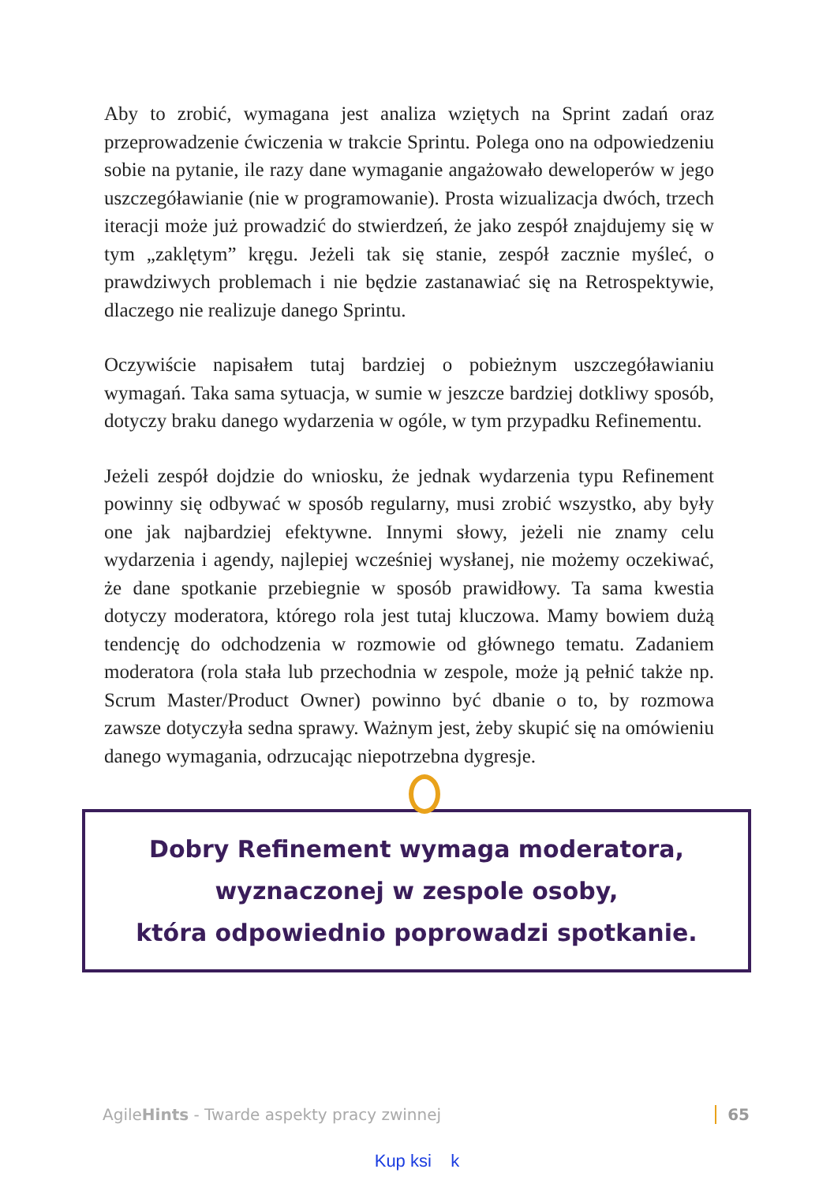Aby to zrobić, wymagana jest analiza wziętych na Sprint zadań oraz przeprowadzenie ćwiczenia w trakcie Sprintu. Polega ono na odpowiedzeniu sobie na pytanie, ile razy dane wymaganie angażowało deweloperów w jego uszczegóławianie (nie w programowanie). Prosta wizualizacja dwóch, trzech iteracji może już prowadzić do stwierdzeń, że jako zespół znajdujemy się w tym „zaklętym” kręgu. Jeżeli tak się stanie, zespół zacznie myśleć, o prawdziwych problemach i nie będzie zastanawiać się na Retrospektywie, dlaczego nie realizuje danego Sprintu.
Oczywiście napisałem tutaj bardziej o pobieżnym uszczegóławianiu wymagań. Taka sama sytuacja, w sumie w jeszcze bardziej dotkliwy sposób, dotyczy braku danego wydarzenia w ogóle, w tym przypadku Refinementu.
Jeżeli zespół dojdzie do wniosku, że jednak wydarzenia typu Refinement powinny się odbywać w sposób regularny, musi zrobić wszystko, aby były one jak najbardziej efektywne. Innymi słowy, jeżeli nie znamy celu wydarzenia i agendy, najlepiej wcześniej wysłanej, nie możemy oczekiwać, że dane spotkanie przebiegnie w sposób prawidłowy. Ta sama kwestia dotyczy moderatora, którego rola jest tutaj kluczowa. Mamy bowiem dużą tendencję do odchodzenia w rozmowie od głównego tematu. Zadaniem moderatora (rola stała lub przechodnia w zespole, może ją pełnić także np. Scrum Master/Product Owner) powinno być dbanie o to, by rozmowa zawsze dotyczyła sedna sprawy. Ważnym jest, żeby skupić się na omówieniu danego wymagania, odrzucając niepotrzebna dygresje.
Dobry Refinement wymaga moderatora,
wyznaczonej w zespole osoby,
która odpowiednio poprowadzi spotkanie.
AgileHints - Twarde aspekty pracy zwinnej 65
Kup ksi k